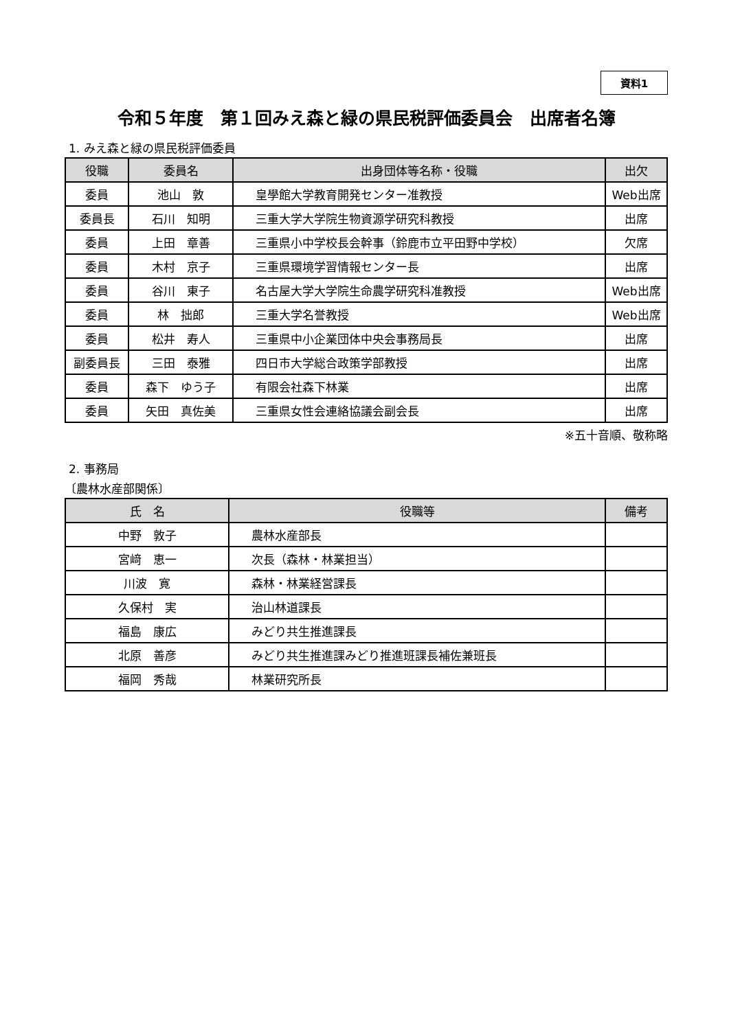資料1
令和５年度　第１回みえ森と緑の県民税評価委員会　出席者名簿
1. みえ森と緑の県民税評価委員
| 役職 | 委員名 | 出身団体等名称・役職 | 出欠 |
| --- | --- | --- | --- |
| 委員 | 池山 敦 | 皇學館大学教育開発センター准教授 | Web出席 |
| 委員長 | 石川 知明 | 三重大学大学院生物資源学研究科教授 | 出席 |
| 委員 | 上田 章善 | 三重県小中学校長会幹事（鈴鹿市立平田野中学校） | 欠席 |
| 委員 | 木村 京子 | 三重県環境学習情報センター長 | 出席 |
| 委員 | 谷川 東子 | 名古屋大学大学院生命農学研究科准教授 | Web出席 |
| 委員 | 林 拙郎 | 三重大学名誉教授 | Web出席 |
| 委員 | 松井 寿人 | 三重県中小企業団体中央会事務局長 | 出席 |
| 副委員長 | 三田 泰雅 | 四日市大学総合政策学部教授 | 出席 |
| 委員 | 森下 ゆう子 | 有限会社森下林業 | 出席 |
| 委員 | 矢田 真佐美 | 三重県女性会連絡協議会副会長 | 出席 |
※五十音順、敬称略
2. 事務局
〔農林水産部関係〕
| 氏 名 | 役職等 | 備考 |
| --- | --- | --- |
| 中野 敦子 | 農林水産部長 | |
| 宮﨑 恵一 | 次長（森林・林業担当） | |
| 川波 寛 | 森林・林業経営課長 | |
| 久保村 実 | 治山林道課長 | |
| 福島 康広 | みどり共生推進課長 | |
| 北原 善彦 | みどり共生推進課みどり推進班課長補佐兼班長 | |
| 福岡 秀哉 | 林業研究所長 | |